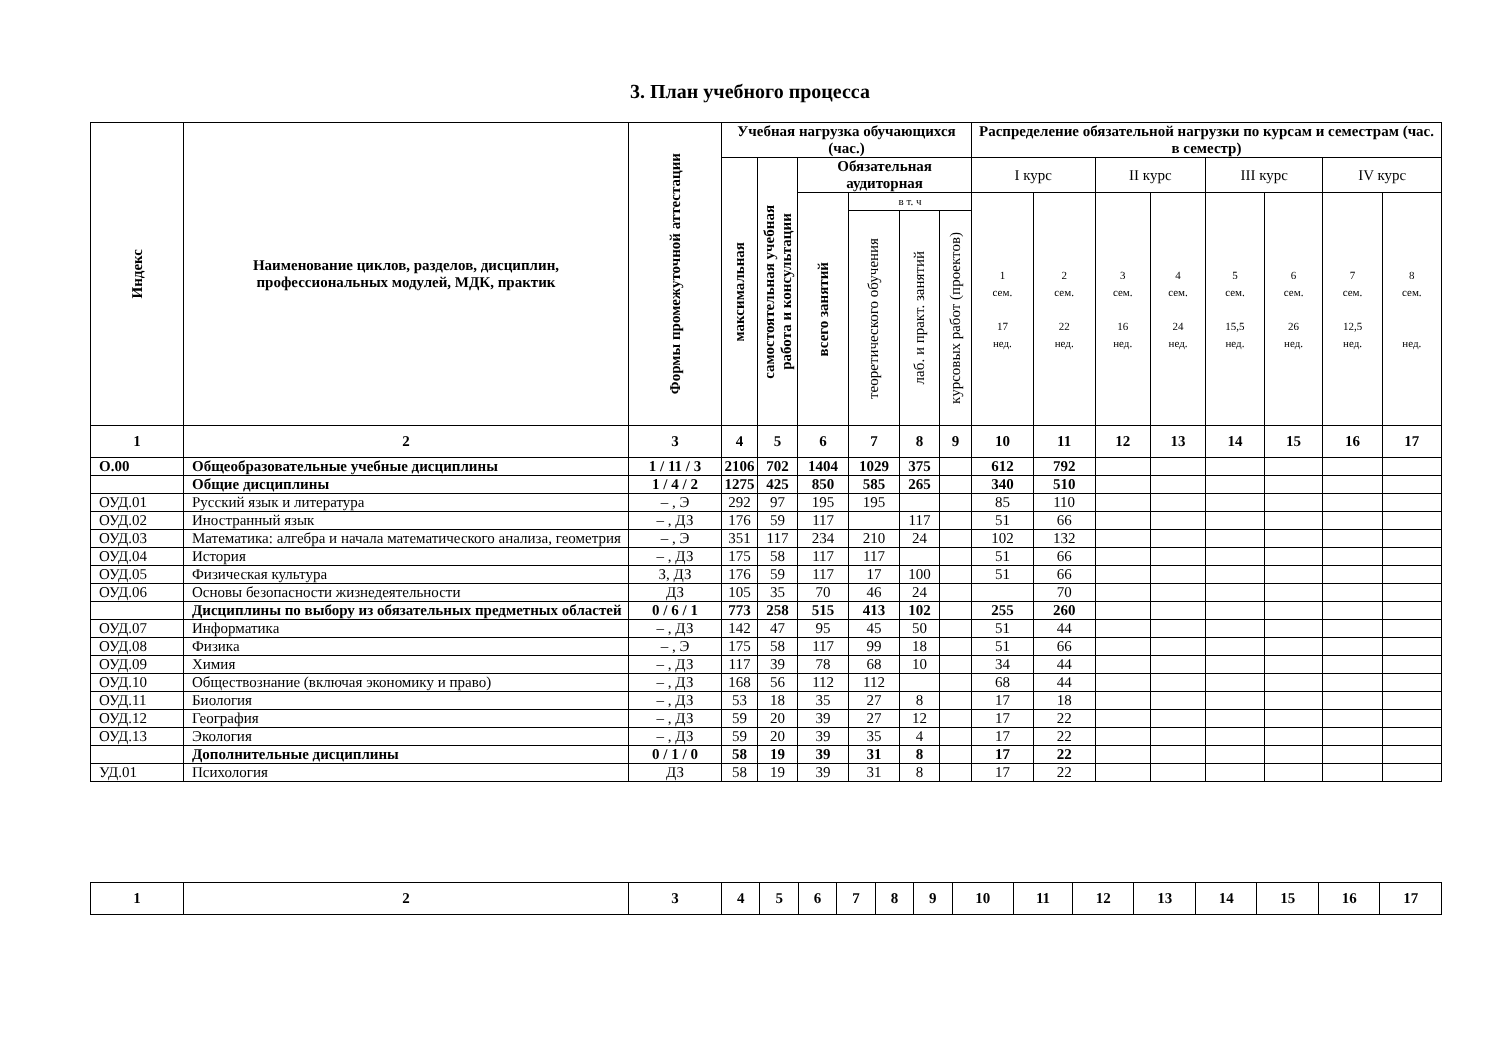3. План учебного процесса
| Индекс | Наименование циклов, разделов, дисциплин, профессиональных модулей, МДК, практик | Формы промежуточной аттестации | Учебная нагрузка обучающихся (час.) | | | | | | Распределение обязательной нагрузки по курсам и семестрам (час. в семестр) | | | | | | | |
| --- | --- | --- | --- | --- | --- | --- | --- | --- | --- | --- | --- | --- | --- | --- | --- | --- |
| | | | максимальная | самостоятельная учебная работа и консультации | Обязательная аудиторная | | | | I курс | | II курс | | III курс | | IV курс | |
| | | | | | всего занятий | в т. ч | | | 1 сем. 17 нед. | 2 сем. 22 нед. | 3 сем. 16 нед. | 4 сем. 24 нед. | 5 сем. 15,5 нед. | 6 сем. 26 нед. | 7 сем. 12,5 нед. | 8 сем. нед. |
| | | | | | | теоретического обучения | лаб. и практ. занятий | курсовых работ (проектов) | | | | | | | | |
| 1 | 2 | 3 | 4 | 5 | 6 | 7 | 8 | 9 | 10 | 11 | 12 | 13 | 14 | 15 | 16 | 17 |
| О.00 | Общеобразовательные учебные дисциплины | 1 / 11 / 3 | 2106 | 702 | 1404 | 1029 | 375 | | 612 | 792 | | | | | | |
| | Общие дисциплины | 1 / 4 / 2 | 1275 | 425 | 850 | 585 | 265 | | 340 | 510 | | | | | | |
| ОУД.01 | Русский язык и литература | – , Э | 292 | 97 | 195 | 195 | | | 85 | 110 | | | | | | |
| ОУД.02 | Иностранный язык | – , ДЗ | 176 | 59 | 117 | | 117 | | 51 | 66 | | | | | | |
| ОУД.03 | Математика: алгебра и начала математического анализа, геометрия | – , Э | 351 | 117 | 234 | 210 | 24 | | 102 | 132 | | | | | | |
| ОУД.04 | История | – , ДЗ | 175 | 58 | 117 | 117 | | | 51 | 66 | | | | | | |
| ОУД.05 | Физическая культура | З, ДЗ | 176 | 59 | 117 | 17 | 100 | | 51 | 66 | | | | | | |
| ОУД.06 | Основы безопасности жизнедеятельности | ДЗ | 105 | 35 | 70 | 46 | 24 | | | 70 | | | | | | |
| | Дисциплины по выбору из обязательных предметных областей | 0 / 6 / 1 | 773 | 258 | 515 | 413 | 102 | | 255 | 260 | | | | | | |
| ОУД.07 | Информатика | – , ДЗ | 142 | 47 | 95 | 45 | 50 | | 51 | 44 | | | | | | |
| ОУД.08 | Физика | – , Э | 175 | 58 | 117 | 99 | 18 | | 51 | 66 | | | | | | |
| ОУД.09 | Химия | – , ДЗ | 117 | 39 | 78 | 68 | 10 | | 34 | 44 | | | | | | |
| ОУД.10 | Обществознание (включая экономику и право) | – , ДЗ | 168 | 56 | 112 | 112 | | | 68 | 44 | | | | | | |
| ОУД.11 | Биология | – , ДЗ | 53 | 18 | 35 | 27 | 8 | | 17 | 18 | | | | | | |
| ОУД.12 | География | – , ДЗ | 59 | 20 | 39 | 27 | 12 | | 17 | 22 | | | | | | |
| ОУД.13 | Экология | – , ДЗ | 59 | 20 | 39 | 35 | 4 | | 17 | 22 | | | | | | |
| | Дополнительные дисциплины | 0 / 1 / 0 | 58 | 19 | 39 | 31 | 8 | | 17 | 22 | | | | | | |
| УД.01 | Психология | ДЗ | 58 | 19 | 39 | 31 | 8 | | 17 | 22 | | | | | | |
| 1 | 2 | 3 | 4 | 5 | 6 | 7 | 8 | 9 | 10 | 11 | 12 | 13 | 14 | 15 | 16 | 17 |